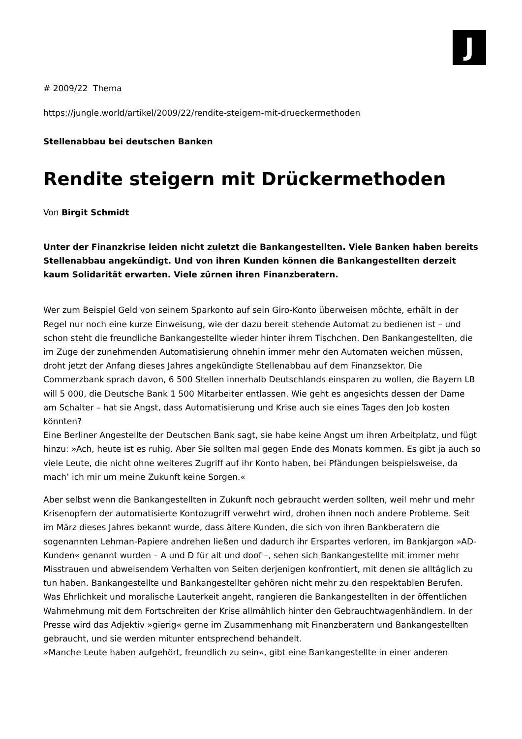J
# 2009/22 Thema
https://jungle.world/artikel/2009/22/rendite-steigern-mit-drueckermethoden
Stellenabbau bei deutschen Banken
Rendite steigern mit Drückermethoden
Von Birgit Schmidt
Unter der Finanzkrise leiden nicht zuletzt die Bankangestellten. Viele Banken haben bereits Stellenabbau angekündigt. Und von ihren Kunden können die Bankangestellten derzeit kaum Solidarität erwarten. Viele zürnen ihren Finanzberatern.
Wer zum Beispiel Geld von seinem Sparkonto auf sein Giro-Konto überweisen möchte, erhält in der Regel nur noch eine kurze Einweisung, wie der dazu bereit stehende Automat zu bedienen ist – und schon steht die freundliche Bankangestellte wieder hinter ihrem Tischchen. Den Bankangestellten, die im Zuge der zunehmenden Automatisierung ohnehin immer mehr den Automaten weichen müssen, droht jetzt der Anfang dieses Jahres angekündigte Stellenabbau auf dem Finanzsektor. Die Commerzbank sprach davon, 6 500 Stellen innerhalb Deutschlands einsparen zu wollen, die Bayern LB will 5 000, die Deutsche Bank 1 500 Mitarbeiter entlassen. Wie geht es angesichts dessen der Dame am Schalter – hat sie Angst, dass Automatisierung und Krise auch sie eines Tages den Job kosten könnten?
Eine Berliner Angestellte der Deutschen Bank sagt, sie habe keine Angst um ihren Arbeitplatz, und fügt hinzu: »Ach, heute ist es ruhig. Aber Sie sollten mal gegen Ende des Monats kommen. Es gibt ja auch so viele Leute, die nicht ohne weiteres Zugriff auf ihr Konto haben, bei Pfändungen beispielsweise, da mach’ ich mir um meine Zukunft keine Sorgen.«
Aber selbst wenn die Bankangestellten in Zukunft noch gebraucht werden sollten, weil mehr und mehr Krisenopfern der automatisierte Kontozugriff verwehrt wird, drohen ihnen noch andere Probleme. Seit im März dieses Jahres bekannt wurde, dass ältere Kunden, die sich von ihren Bankberatern die sogenannten Lehman-Papiere andrehen ließen und dadurch ihr Erspartes verloren, im Bankjargon »AD-Kunden« genannt wurden – A und D für alt und doof –, sehen sich Bankangestellte mit immer mehr Misstrauen und abweisendem Verhalten von Seiten derjenigen konfrontiert, mit denen sie alltäglich zu tun haben. Bankangestellte und Bankangestellter gehören nicht mehr zu den respektablen Berufen. Was Ehrlichkeit und moralische Lauterkeit angeht, rangieren die Bankangestellten in der öffentlichen Wahrnehmung mit dem Fortschreiten der Krise allmählich hinter den Gebrauchtwagenhändlern. In der Presse wird das Adjektiv »gierig« gerne im Zusammenhang mit Finanzberatern und Bankangestellten gebraucht, und sie werden mitunter entsprechend behandelt.
»Manche Leute haben aufgehört, freundlich zu sein«, gibt eine Bankangestellte in einer anderen